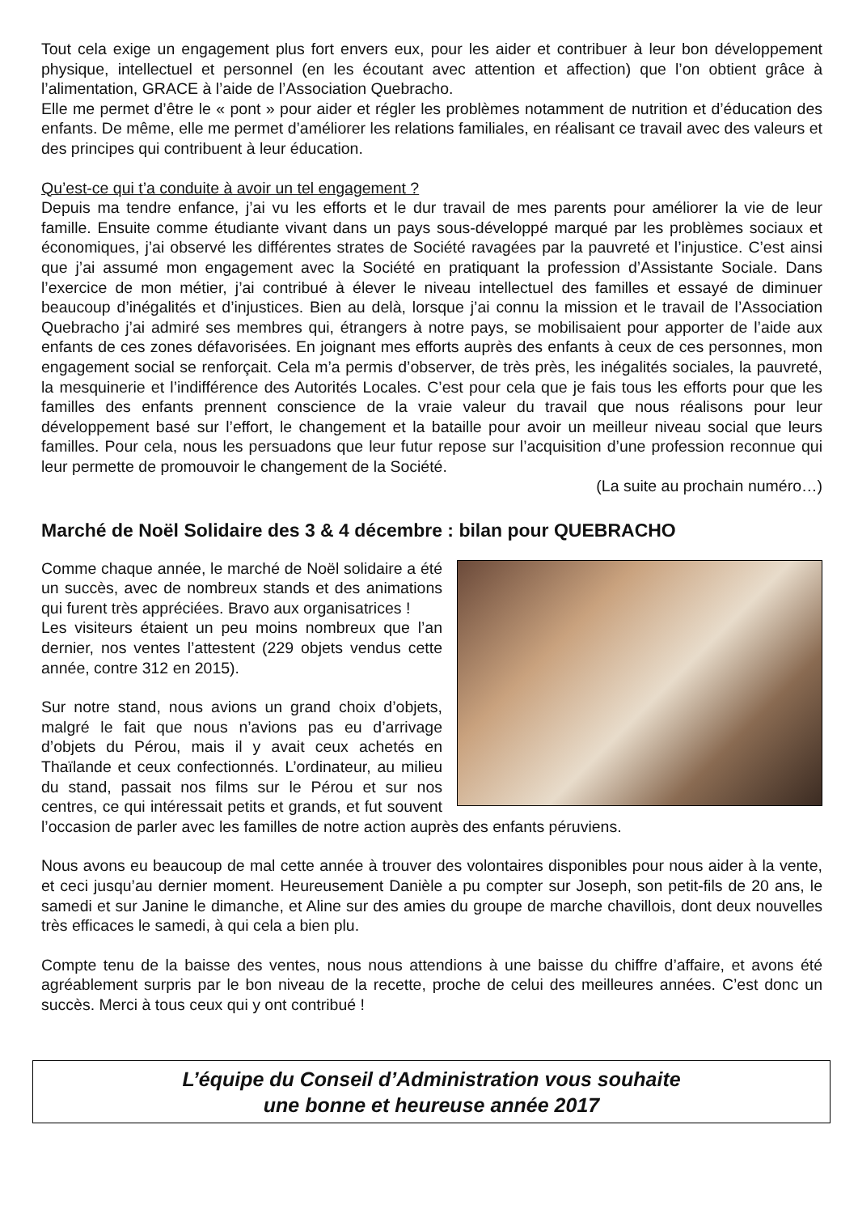Tout cela exige un engagement plus fort envers eux, pour les aider et contribuer à leur bon développement physique, intellectuel et personnel (en les écoutant avec attention et affection) que l’on obtient grâce à l’alimentation, GRACE à l’aide de l’Association Quebracho.
Elle me permet d’être le « pont » pour aider et régler les problèmes notamment de nutrition et d’éducation des enfants. De même, elle me permet d’améliorer les relations familiales, en réalisant ce travail avec des valeurs et des principes qui contribuent à leur éducation.
Qu’est-ce qui t’a conduite à avoir un tel engagement ?
Depuis ma tendre enfance, j’ai vu les efforts et le dur travail de mes parents pour améliorer la vie de leur famille. Ensuite comme étudiante vivant dans un pays sous-développé marqué par les problèmes sociaux et économiques, j’ai observé les différentes strates de Société ravagées par la pauvreté et l’injustice. C’est ainsi que j’ai assumé mon engagement avec la Société en pratiquant la profession d’Assistante Sociale. Dans l’exercice de mon métier, j’ai contribué à élever le niveau intellectuel des familles et essayé de diminuer beaucoup d’inégalités et d’injustices. Bien au delà, lorsque j’ai connu la mission et le travail de l’Association Quebracho j’ai admiré ses membres qui, étrangers à notre pays, se mobilisaient pour apporter de l’aide aux enfants de ces zones défavorisées. En joignant mes efforts auprès des enfants à ceux de ces personnes, mon engagement social se renforçait. Cela m’a permis d’observer, de très près, les inégalités sociales, la pauvreté, la mesquinerie et l’indifférence des Autorités Locales. C’est pour cela que je fais tous les efforts pour que les familles des enfants prennent conscience de la vraie valeur du travail que nous réalisons pour leur développement basé sur l’effort, le changement et la bataille pour avoir un meilleur niveau social que leurs familles. Pour cela, nous les persuadons que leur futur repose sur l’acquisition d’une profession reconnue qui leur permette de promouvoir le changement de la Société.
(La suite au prochain numéro…)
Marché de Noël Solidaire des 3 & 4 décembre : bilan pour QUEBRACHO
Comme chaque année, le marché de Noël solidaire a été un succès, avec de nombreux stands et des animations qui furent très appréciées. Bravo aux organisatrices !
Les visiteurs étaient un peu moins nombreux que l’an dernier, nos ventes l’attestent (229 objets vendus cette année, contre 312 en 2015).
Sur notre stand, nous avions un grand choix d’objets, malgré le fait que nous n’avions pas eu d’arrivage d’objets du Pérou, mais il y avait ceux achetés en Thaïlande et ceux confectionnés. L’ordinateur, au milieu du stand, passait nos films sur le Pérou et sur nos centres, ce qui intéressait petits et grands, et fut souvent l’occasion de parler avec les familles de notre action auprès des enfants péruviens.
Nous avons eu beaucoup de mal cette année à trouver des volontaires disponibles pour nous aider à la vente, et ceci jusqu’au dernier moment. Heureusement Danièle a pu compter sur Joseph, son petit-fils de 20 ans, le samedi et sur Janine le dimanche, et Aline sur des amies du groupe de marche chavillois, dont deux nouvelles très efficaces le samedi, à qui cela a bien plu.
Compte tenu de la baisse des ventes, nous nous attendions à une baisse du chiffre d’affaire, et avons été agréablement surpris par le bon niveau de la recette, proche de celui des meilleures années. C’est donc un succès. Merci à tous ceux qui y ont contribué !
L’équipe du Conseil d’Administration vous souhaite
une bonne et heureuse année 2017